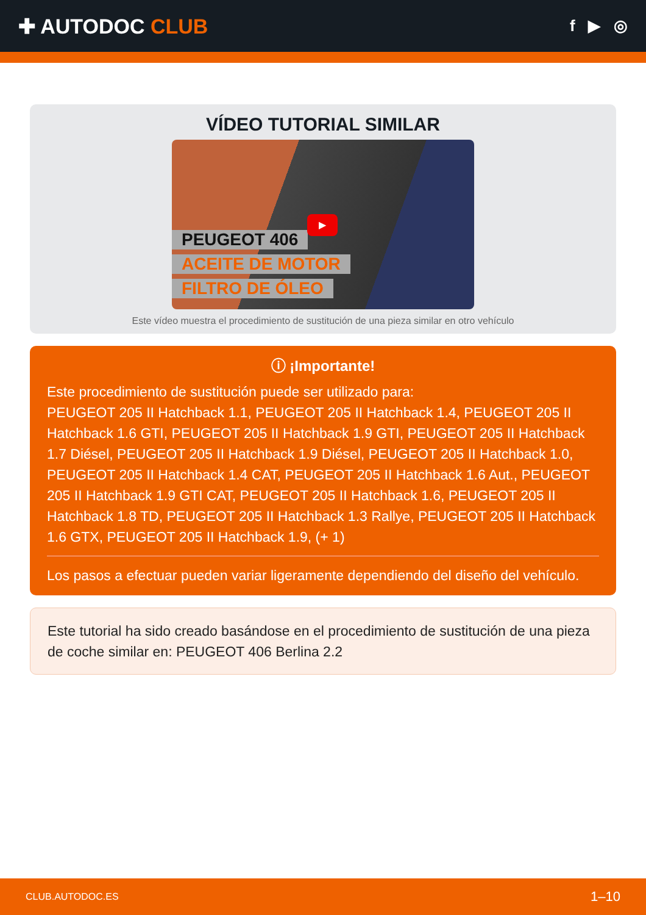✚ AUTODOC CLUB
f ▶ ◎
VÍDEO TUTORIAL SIMILAR
PEUGEOT 406
ACEITE DE MOTOR
FILTRO DE ÓLEO
▶
Este vídeo muestra el procedimiento de sustitución de una pieza similar en otro vehículo
ⓘ ¡Importante!
Este procedimiento de sustitución puede ser utilizado para:
PEUGEOT 205 II Hatchback 1.1, PEUGEOT 205 II Hatchback 1.4, PEUGEOT 205 II Hatchback 1.6 GTI, PEUGEOT 205 II Hatchback 1.9 GTI, PEUGEOT 205 II Hatchback 1.7 Diésel, PEUGEOT 205 II Hatchback 1.9 Diésel, PEUGEOT 205 II Hatchback 1.0, PEUGEOT 205 II Hatchback 1.4 CAT, PEUGEOT 205 II Hatchback 1.6 Aut., PEUGEOT 205 II Hatchback 1.9 GTI CAT, PEUGEOT 205 II Hatchback 1.6, PEUGEOT 205 II Hatchback 1.8 TD, PEUGEOT 205 II Hatchback 1.3 Rallye, PEUGEOT 205 II Hatchback 1.6 GTX, PEUGEOT 205 II Hatchback 1.9, (+ 1)
Los pasos a efectuar pueden variar ligeramente dependiendo del diseño del vehículo.
Este tutorial ha sido creado basándose en el procedimiento de sustitución de una pieza de coche similar en: PEUGEOT 406 Berlina 2.2
CLUB.AUTODOC.ES 1–10